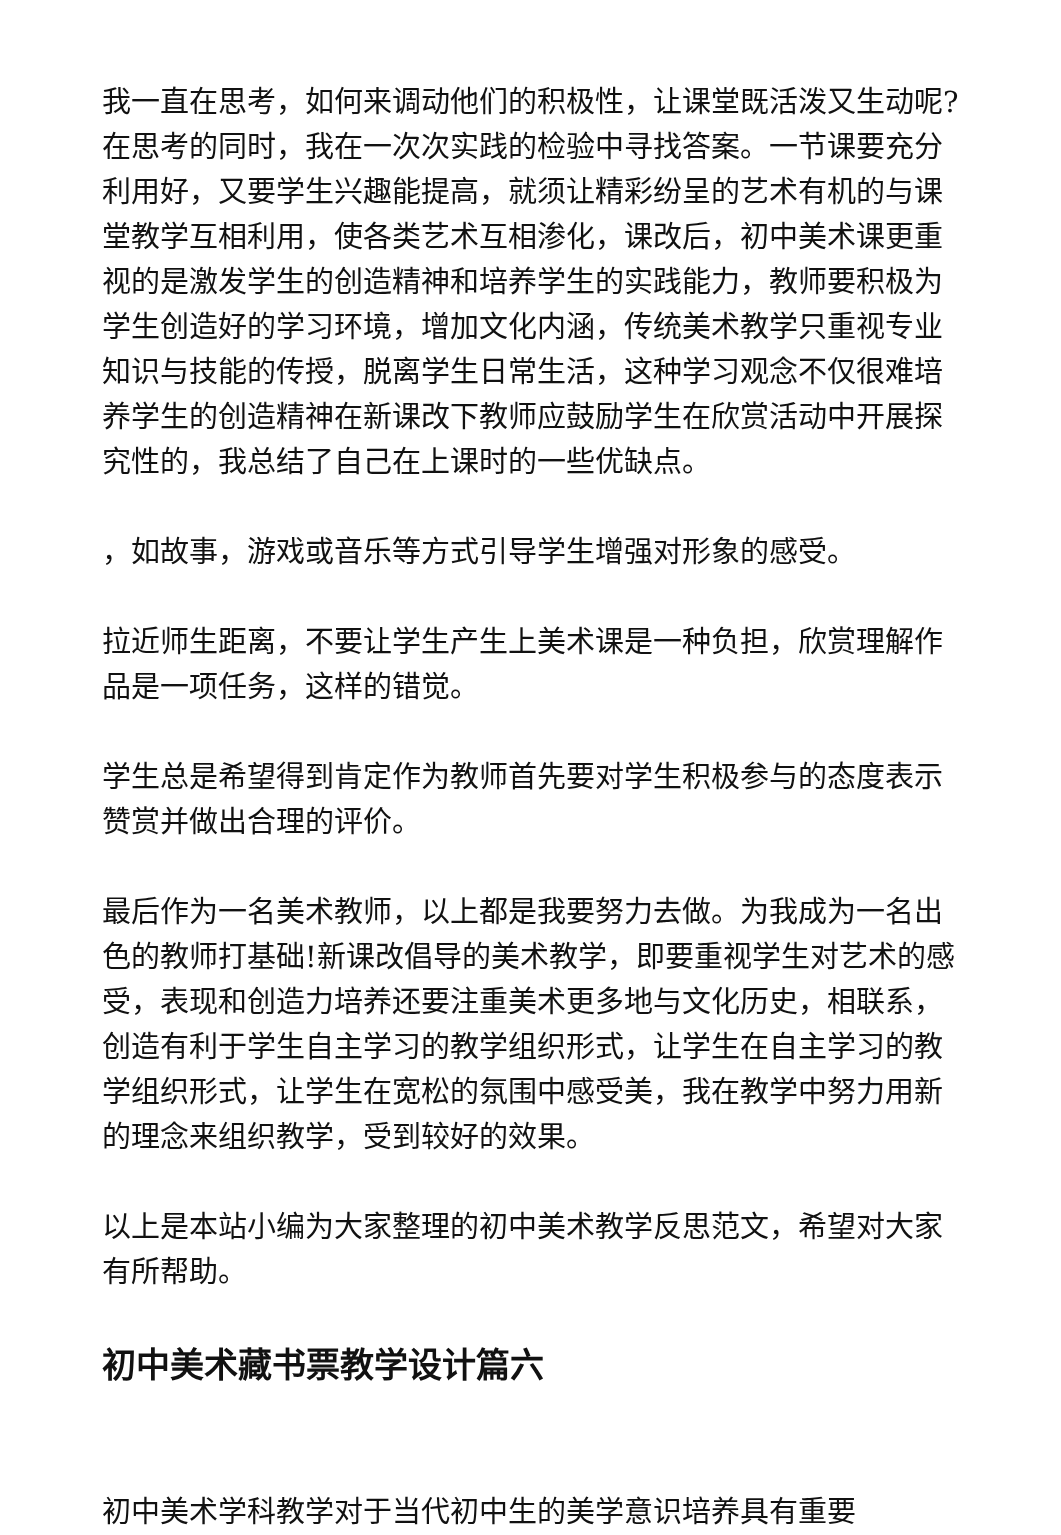我一直在思考，如何来调动他们的积极性，让课堂既活泼又生动呢?在思考的同时，我在一次次实践的检验中寻找答案。一节课要充分利用好，又要学生兴趣能提高，就须让精彩纷呈的艺术有机的与课堂教学互相利用，使各类艺术互相渗化，课改后，初中美术课更重视的是激发学生的创造精神和培养学生的实践能力，教师要积极为学生创造好的学习环境，增加文化内涵，传统美术教学只重视专业知识与技能的传授，脱离学生日常生活，这种学习观念不仅很难培养学生的创造精神在新课改下教师应鼓励学生在欣赏活动中开展探究性的，我总结了自己在上课时的一些优缺点。
，如故事，游戏或音乐等方式引导学生增强对形象的感受。
拉近师生距离，不要让学生产生上美术课是一种负担，欣赏理解作品是一项任务，这样的错觉。
学生总是希望得到肯定作为教师首先要对学生积极参与的态度表示赞赏并做出合理的评价。
最后作为一名美术教师，以上都是我要努力去做。为我成为一名出色的教师打基础!新课改倡导的美术教学，即要重视学生对艺术的感受，表现和创造力培养还要注重美术更多地与文化历史，相联系，创造有利于学生自主学习的教学组织形式，让学生在自主学习的教学组织形式，让学生在宽松的氛围中感受美，我在教学中努力用新的理念来组织教学，受到较好的效果。
以上是本站小编为大家整理的初中美术教学反思范文，希望对大家有所帮助。
初中美术藏书票教学设计篇六
初中美术学科教学对于当代初中生的美学意识培养具有重要